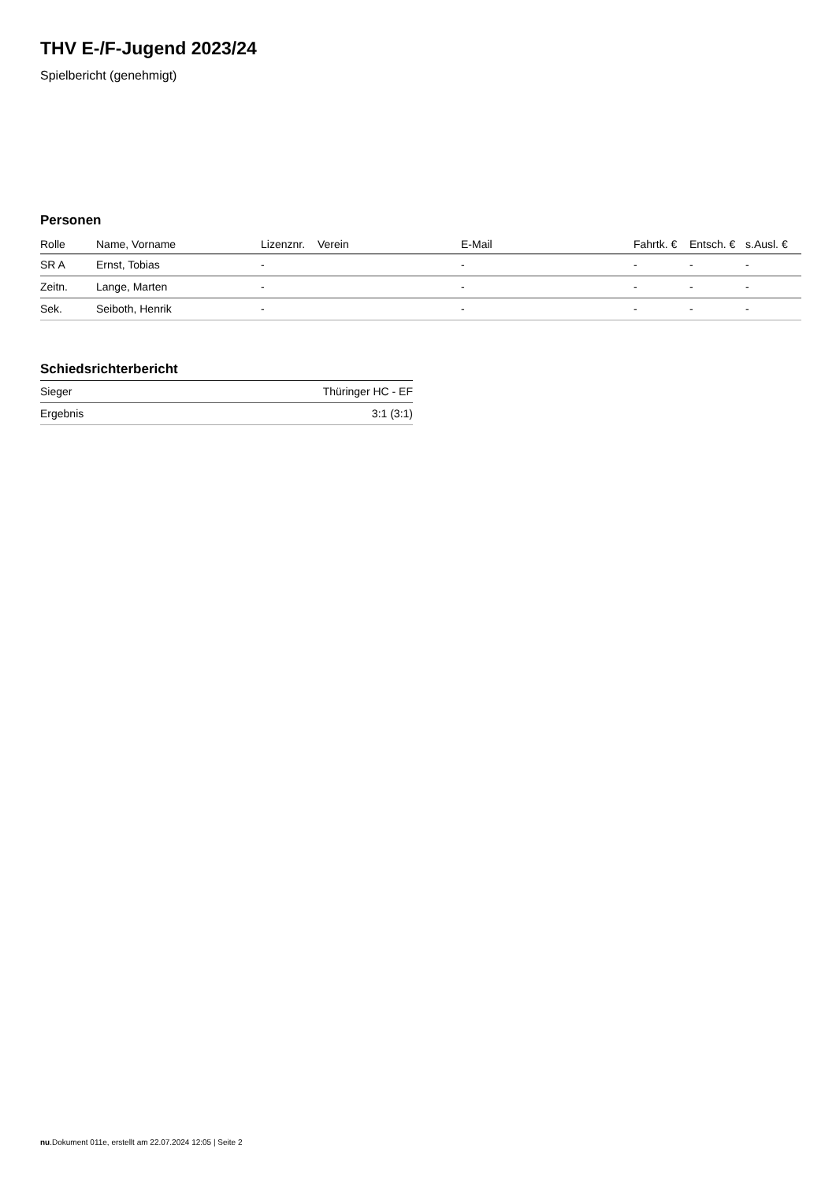THV E-/F-Jugend 2023/24
Spielbericht (genehmigt)
Personen
| Rolle | Name, Vorname | Lizenznr. | Verein | E-Mail | Fahrtk. € | Entsch. € | s.Ausl. € |
| --- | --- | --- | --- | --- | --- | --- | --- |
| SR A | Ernst, Tobias | - | | - | - | - | - |
| Zeitn. | Lange, Marten | - | | - | - | - | - |
| Sek. | Seiboth, Henrik | - | | - | - | - | - |
Schiedsrichterbericht
| Sieger | Thüringer HC - EF |
| Ergebnis | 3:1 (3:1) |
nu.Dokument 011e, erstellt am 22.07.2024 12:05 | Seite 2